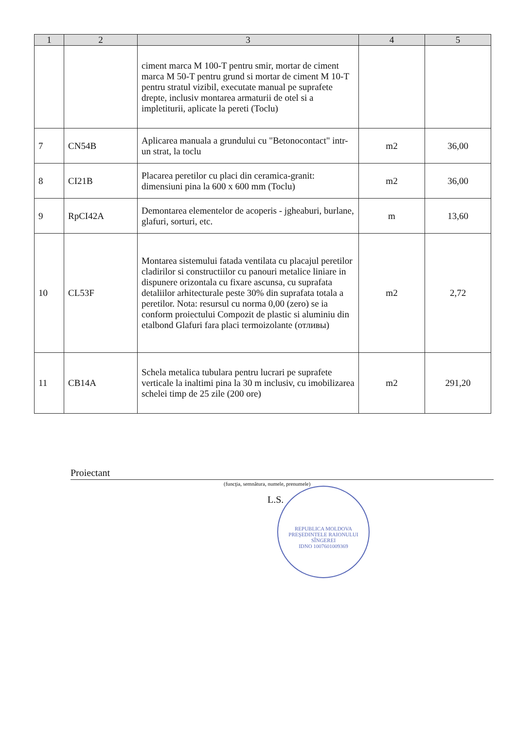| 1 | 2 | 3 | 4 | 5 |
| --- | --- | --- | --- | --- |
| | | ciment marca M 100-T pentru smir, mortar de ciment marca M 50-T pentru grund si mortar de ciment M 10-T pentru stratul vizibil, executate manual pe suprafete drepte, inclusiv montarea armaturii de otel si a impletiturii, aplicate la pereti (Toclu) | | |
| 7 | CN54B | Aplicarea manuala a grundului cu "Betonocontact" intr-un strat, la toclu | m2 | 36,00 |
| 8 | CI21B | Placarea peretilor cu placi din ceramica-granit: dimensiuni pina la 600 x 600 mm (Toclu) | m2 | 36,00 |
| 9 | RpCI42A | Demontarea elementelor de acoperis - jgheaburi, burlane, glafuri, sorturi, etc. | m | 13,60 |
| 10 | CL53F | Montarea sistemului fatada ventilata cu placajul peretilor cladirilor si constructiilor cu panouri metalice liniare in dispunere orizontala cu fixare ascunsa, cu suprafata detaliilor arhitecturale peste 30% din suprafata totala a peretilor. Nota: resursul cu norma 0,00 (zero) se ia conform proiectului Compozit de plastic si aluminiu din etalbond Glafuri fara placi termoizolante (отливы) | m2 | 2,72 |
| 11 | CB14A | Schela metalica tubulara pentru lucrari pe suprafete verticale la inaltimi pina la 30 m inclusiv, cu imobilizarea schelei timp de 25 zile (200 ore) | m2 | 291,20 |
Proiectant
(funcţia, semnătura, numele, prenumele)
L.S.
REPUBLICA MOLDOVA
PREŞEDINTELE RAIONULUI SÎNGEREI
IDNO 1007601009369